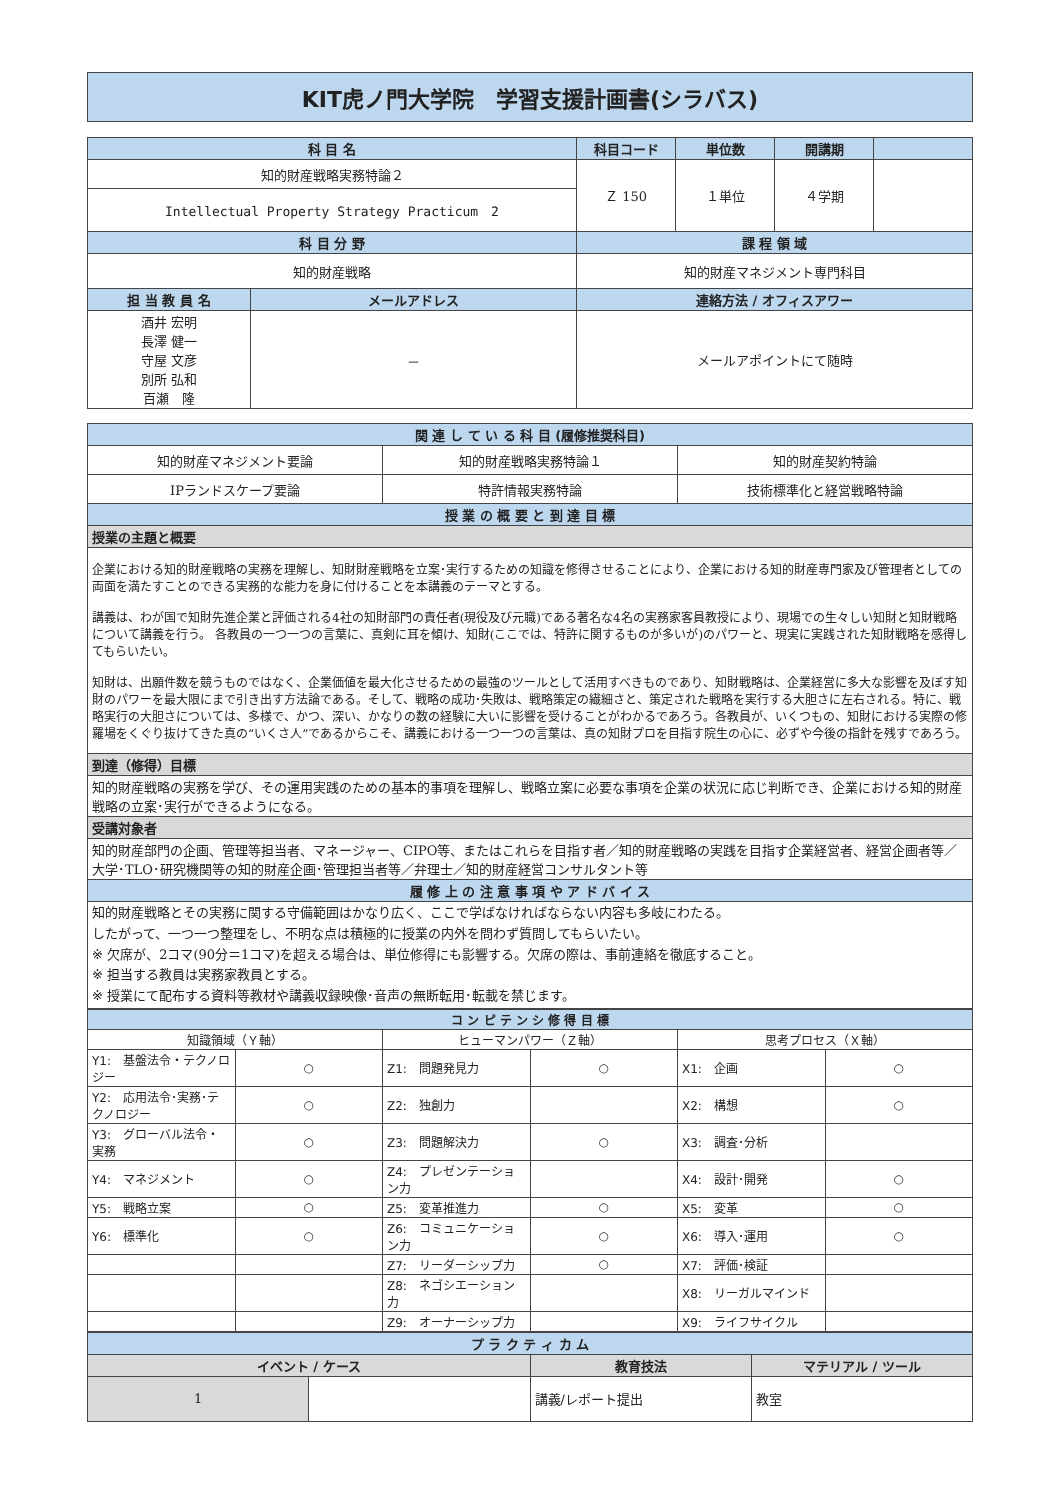KIT虎ノ門大学院　学習支援計画書(シラバス)
| 科 目 名 | | 科目コード | 単位数 | 開講期 | |
| --- | --- | --- | --- | --- | --- |
| 知的財産戦略実務特論２ | | Ｚ 150 | １単位 | ４学期 | |
| Intellectual Property Strategy Practicum 2 | | | | | |
| 科 目 分 野 | | 課 程 領 域 | | | |
| 知的財産戦略 | | 知的財産マネジメント専門科目 | | | |
| 担 当 教 員 名 | メールアドレス | 連絡方法 / オフィスアワー | | | |
| 酒井 宏明 長澤 健一 守屋 文彦 別所 弘和 百瀬 隆 | － | メールアポイントにて随時 | | | |
| 関 連 し て い る 科 目 (履修推奨科目) | | |
| --- | --- | --- |
| 知的財産マネジメント要論 | 知的財産戦略実務特論１ | 知的財産契約特論 |
| IPランドスケープ要論 | 特許情報実務特論 | 技術標準化と経営戦略特論 |
| 授 業 の 概 要 と 到 達 目 標 | | |
| 授業の主題と概要 | | |
| 企業における知的財産戦略の実務を理解し、知財財産戦略を立案･実行するための知識を修得させることにより、企業における知的財産専門家及び管理者としての両面を満たすことのできる実務的な能力を身に付けることを本講義のテーマとする。 講義は、わが国で知財先進企業と評価される4社の知財部門の責任者(現役及び元職)である著名な4名の実務家客員教授により、現場での生々しい知財と知財戦略について講義を行う。 各教員の一つ一つの言葉に、真剣に耳を傾け、知財(ここでは、特許に関するものが多いが)のパワーと、現実に実践された知財戦略を感得してもらいたい。 知財は、出願件数を競うものではなく、企業価値を最大化させるための最強のツールとして活用すべきものであり、知財戦略は、企業経営に多大な影響を及ぼす知財のパワーを最大限にまで引き出す方法論である。そして、戦略の成功･失敗は、戦略策定の繊細さと、策定された戦略を実行する大胆さに左右される。特に、戦略実行の大胆さについては、多様で、かつ、深い、かなりの数の経験に大いに影響を受けることがわかるであろう。各教員が、いくつもの、知財における実際の修羅場をくぐり抜けてきた真の“いくさ人”であるからこそ、講義における一つ一つの言葉は、真の知財プロを目指す院生の心に、必ずや今後の指針を残すであろう。 | | |
| 到達（修得）目標 | | |
| 知的財産戦略の実務を学び、その運用実践のための基本的事項を理解し、戦略立案に必要な事項を企業の状況に応じ判断でき、企業における知的財産戦略の立案･実行ができるようになる。 | | |
| 受講対象者 | | |
| 知的財産部門の企画、管理等担当者、マネージャー、CIPO等、またはこれらを目指す者／知的財産戦略の実践を目指す企業経営者、経営企画者等／大学･TLO･研究機関等の知的財産企画･管理担当者等／弁理士／知的財産経営コンサルタント等 | | |
| 履 修 上 の 注 意 事 項 や ア ド バ イ ス | | |
| 知的財産戦略とその実務に関する守備範囲はかなり広く、ここで学ばなければならない内容も多岐にわたる。 したがって、一つ一つ整理をし、不明な点は積極的に授業の内外を問わず質問してもらいたい。 ※ 欠席が、2コマ(90分＝1コマ)を超える場合は、単位修得にも影響する。欠席の際は、事前連絡を徹底すること。 ※ 担当する教員は実務家教員とする。 ※ 授業にて配布する資料等教材や講義収録映像･音声の無断転用･転載を禁じます。 | | |
| コ ン ピ テ ン シ 修 得 目 標 | | | | | |
| --- | --- | --- | --- | --- | --- |
| 知識領域（Ｙ軸） | | ヒューマンパワー（Ｚ軸） | | 思考プロセス（Ｘ軸） | |
| Y1: 基盤法令・テクノロジー | ○ | Z1: 問題発見力 | ○ | X1: 企画 | ○ |
| Y2: 応用法令･実務･テクノロジー | ○ | Z2: 独創力 | | X2: 構想 | ○ |
| Y3: グローバル法令・実務 | ○ | Z3: 問題解決力 | ○ | X3: 調査･分析 | |
| Y4: マネジメント | ○ | Z4: プレゼンテーション力 | | X4: 設計･開発 | ○ |
| Y5: 戦略立案 | ○ | Z5: 変革推進力 | ○ | X5: 変革 | ○ |
| Y6: 標準化 | ○ | Z6: コミュニケーション力 | ○ | X6: 導入･運用 | ○ |
| | | Z7: リーダーシップ力 | ○ | X7: 評価･検証 | |
| | | Z8: ネゴシエーション力 | | X8: リーガルマインド | |
| | | Z9: オーナーシップ力 | | X9: ライフサイクル | |
| プ ラ ク テ ィ カ ム | | | |
| --- | --- | --- | --- |
| イベント / ケース | | 教育技法 | マテリアル / ツール |
| 1 | | 講義/レポート提出 | 教室 |